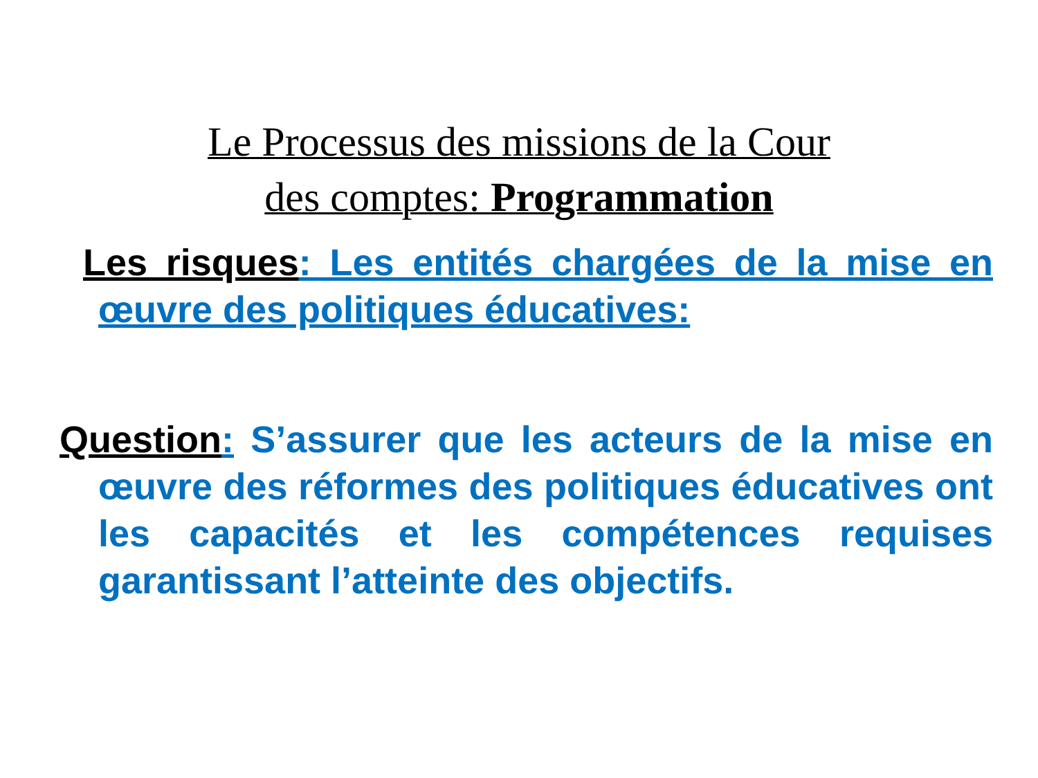Le Processus des missions de la Cour
des comptes: Programmation
Les risques: Les entités chargées de la mise en œuvre des politiques éducatives:
Question: S’assurer que les acteurs de la mise en œuvre des réformes des politiques éducatives ont les capacités et les compétences requises garantissant l’atteinte des objectifs.